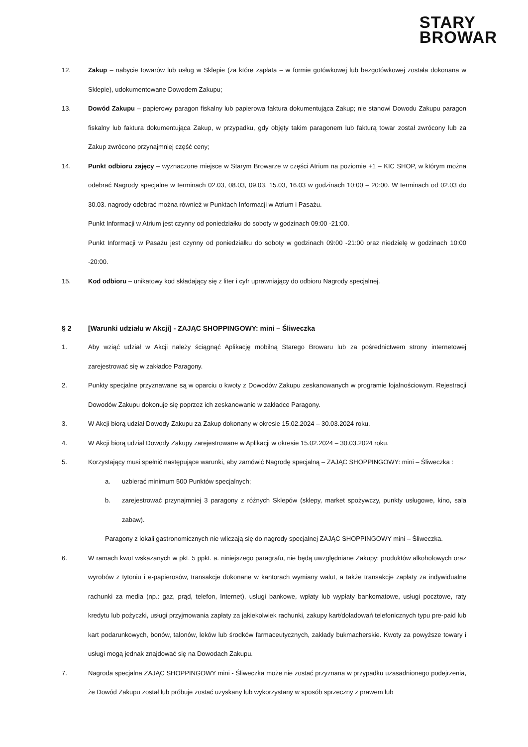STARY
BROWAR
12. Zakup – nabycie towarów lub usług w Sklepie (za które zapłata – w formie gotówkowej lub bezgotówkowej została dokonana w Sklepie), udokumentowane Dowodem Zakupu;
13. Dowód Zakupu – papierowy paragon fiskalny lub papierowa faktura dokumentująca Zakup; nie stanowi Dowodu Zakupu paragon fiskalny lub faktura dokumentująca Zakup, w przypadku, gdy objęty takim paragonem lub fakturą towar został zwrócony lub za Zakup zwrócono przynajmniej część ceny;
14. Punkt odbioru zajęcy – wyznaczone miejsce w Starym Browarze w części Atrium na poziomie +1 – KIC SHOP, w którym można odebrać Nagrody specjalne w terminach 02.03, 08.03, 09.03, 15.03, 16.03 w godzinach 10:00 – 20:00. W terminach od 02.03 do 30.03. nagrody odebrać można również w Punktach Informacji w Atrium i Pasażu.
Punkt Informacji w Atrium jest czynny od poniedziałku do soboty w godzinach 09:00 -21:00.
Punkt Informacji w Pasażu jest czynny od poniedziałku do soboty w godzinach 09:00 -21:00 oraz niedzielę w godzinach 10:00 -20:00.
15. Kod odbioru – unikatowy kod składający się z liter i cyfr uprawniający do odbioru Nagrody specjalnej.
§ 2 [Warunki udziału w Akcji] - ZAJĄC SHOPPINGOWY: mini – Śliweczka
1. Aby wziąć udział w Akcji należy ściągnąć Aplikację mobilną Starego Browaru lub za pośrednictwem strony internetowej zarejestrować się w zakładce Paragony.
2. Punkty specjalne przyznawane są w oparciu o kwoty z Dowodów Zakupu zeskanowanych w programie lojalnościowym. Rejestracji Dowodów Zakupu dokonuje się poprzez ich zeskanowanie w zakładce Paragony.
3. W Akcji biorą udział Dowody Zakupu za Zakup dokonany w okresie 15.02.2024 – 30.03.2024 roku.
4. W Akcji biorą udział Dowody Zakupy zarejestrowane w Aplikacji w okresie 15.02.2024 – 30.03.2024 roku.
5. Korzystający musi spełnić następujące warunki, aby zamówić Nagrodę specjalną – ZAJĄC SHOPPINGOWY: mini – Śliweczka :
a. uzbierać minimum 500 Punktów specjalnych;
b. zarejestrować przynajmniej 3 paragony z różnych Sklepów (sklepy, market spożywczy, punkty usługowe, kino, sala zabaw).
Paragony z lokali gastronomicznych nie wliczają się do nagrody specjalnej ZAJĄC SHOPPINGOWY mini – Śliweczka.
6. W ramach kwot wskazanych w pkt. 5 ppkt. a. niniejszego paragrafu, nie będą uwzględniane Zakupy: produktów alkoholowych oraz wyrobów z tytoniu i e-papierosów, transakcje dokonane w kantorach wymiany walut, a także transakcje zapłaty za indywidualne rachunki za media (np.: gaz, prąd, telefon, Internet), usługi bankowe, wpłaty lub wypłaty bankomatowe, usługi pocztowe, raty kredytu lub pożyczki, usługi przyjmowania zapłaty za jakiekolwiek rachunki, zakupy kart/doładowań telefonicznych typu pre-paid lub kart podarunkowych, bonów, talonów, leków lub środków farmaceutycznych, zakłady bukmacherskie. Kwoty za powyższe towary i usługi mogą jednak znajdować się na Dowodach Zakupu.
7. Nagroda specjalna ZAJĄC SHOPPINGOWY mini - Śliweczka może nie zostać przyznana w przypadku uzasadnionego podejrzenia, że Dowód Zakupu został lub próbuje zostać uzyskany lub wykorzystany w sposób sprzeczny z prawem lub